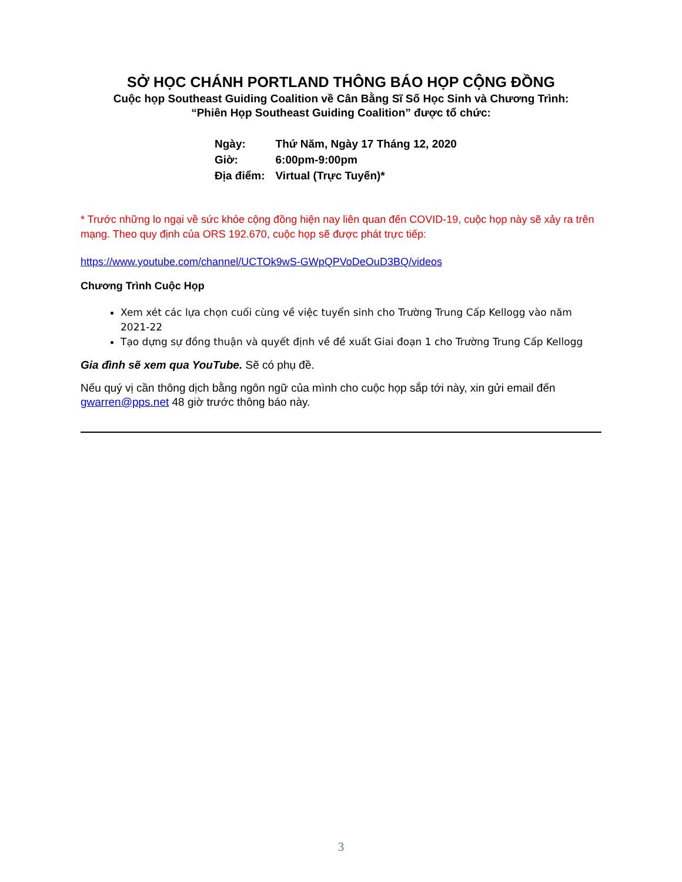SỞ HỌC CHÁNH PORTLAND THÔNG BÁO HỌP CỘNG ĐỒNG
Cuộc họp Southeast Guiding Coalition về Cân Bằng Sĩ Số Học Sinh và Chương Trình:
“Phiên Họp Southeast Guiding Coalition” được tổ chức:
| Ngày: | Thứ Năm, Ngày 17 Tháng 12, 2020 |
| Giờ: | 6:00pm-9:00pm |
| Địa điểm: | Virtual (Trực Tuyến)* |
* Trước những lo ngại về sức khỏe cộng đồng hiện nay liên quan đến COVID-19, cuộc họp này sẽ xảy ra trên mạng. Theo quy định của ORS 192.670, cuộc họp sẽ được phát trực tiếp:
https://www.youtube.com/channel/UCTOk9wS-GWpQPVoDeOuD3BQ/videos
Chương Trình Cuộc Họp
Xem xét các lựa chọn cuối cùng về việc tuyển sinh cho Trường Trung Cấp Kellogg vào năm 2021-22
Tạo dựng sự đồng thuận và quyết định về đề xuất Giai đoạn 1 cho Trường Trung Cấp Kellogg
Gia đình sẽ xem qua YouTube. Sẽ có phụ đề.
Nếu quý vị cần thông dịch bằng ngôn ngữ của mình cho cuộc họp sắp tới này, xin gửi email đến gwarren@pps.net 48 giờ trước thông báo này.
3